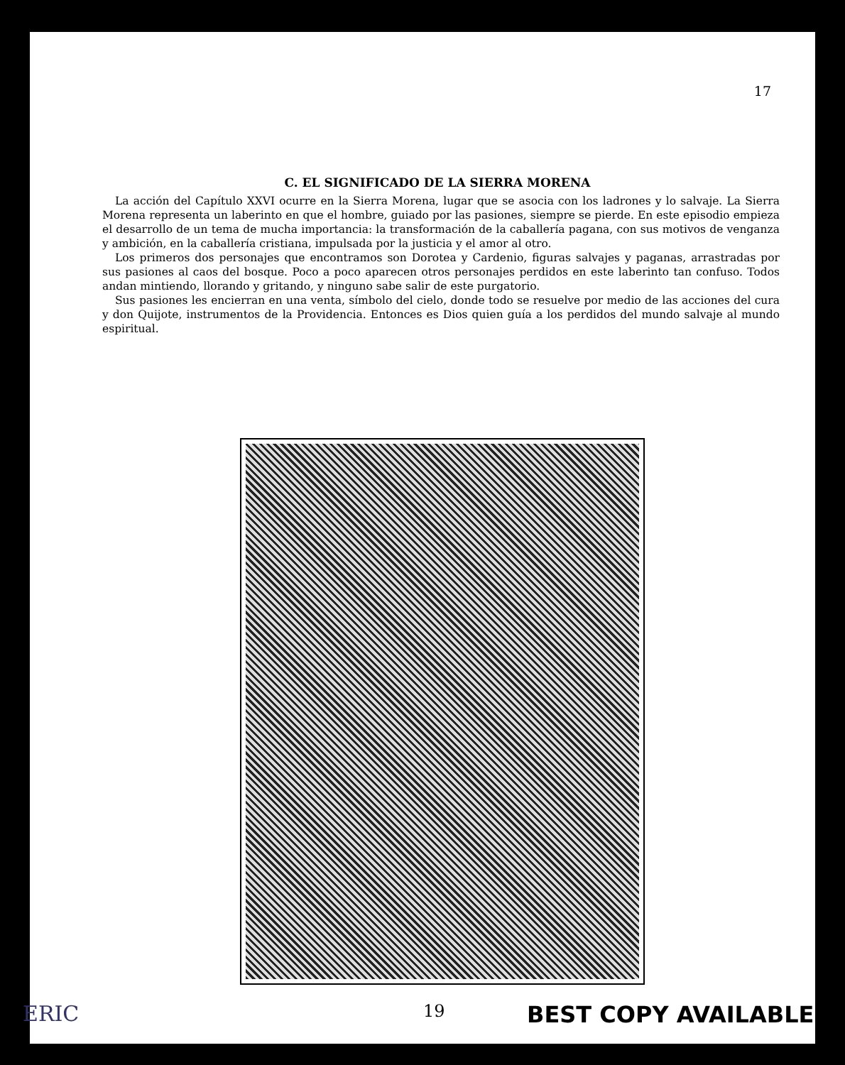17
C. EL SIGNIFICADO DE LA SIERRA MORENA
La acción del Capítulo XXVI ocurre en la Sierra Morena, lugar que se asocia con los ladrones y lo salvaje. La Sierra Morena representa un laberinto en que el hombre, guiado por las pasiones, siempre se pierde. En este episodio empieza el desarrollo de un tema de mucha importancia: la transformación de la caballería pagana, con sus motivos de venganza y ambición, en la caballería cristiana, impulsada por la justicia y el amor al otro.
Los primeros dos personajes que encontramos son Dorotea y Cardenio, figuras salvajes y paganas, arrastradas por sus pasiones al caos del bosque. Poco a poco aparecen otros personajes perdidos en este laberinto tan confuso. Todos andan mintiendo, llorando y gritando, y ninguno sabe salir de este purgatorio.
Sus pasiones les encierran en una venta, símbolo del cielo, donde todo se resuelve por medio de las acciones del cura y don Quijote, instrumentos de la Providencia. Entonces es Dios quien guía a los perdidos del mundo salvaje al mundo espiritual.
ERIC 19 BEST COPY AVAILABLE